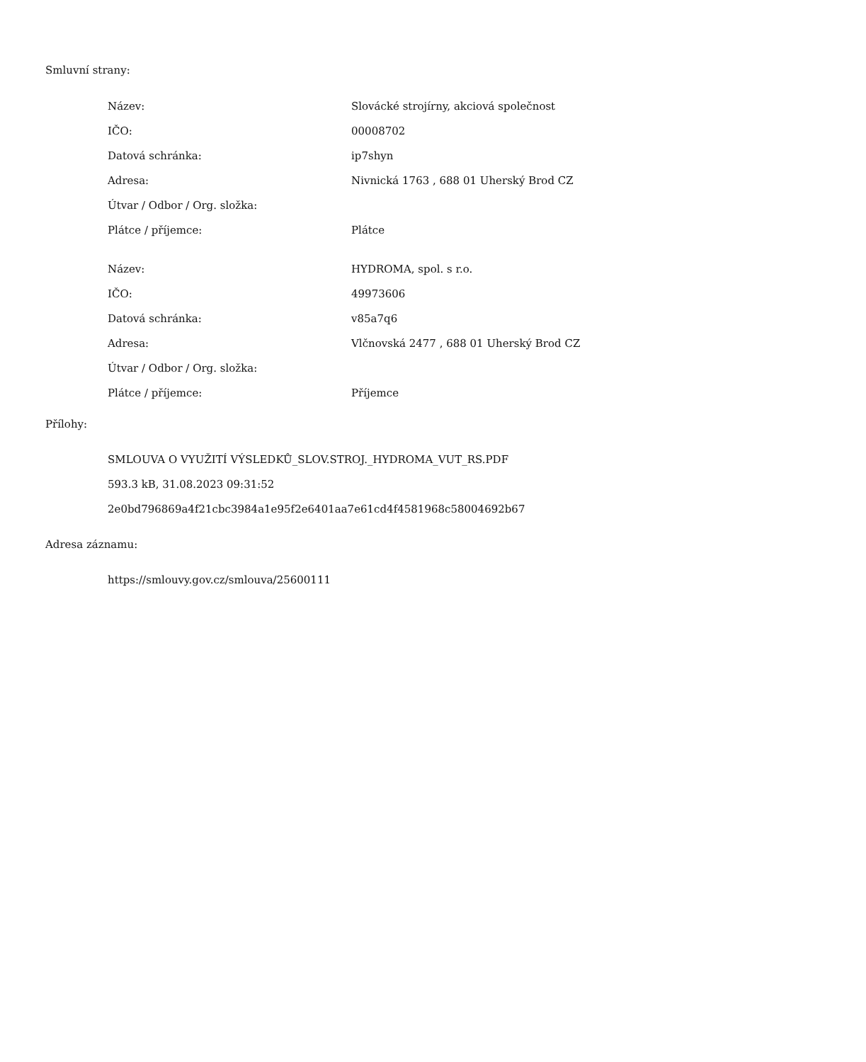Smluvní strany:
| Název: | Slovácké strojírny, akciová společnost |
| IČO: | 00008702 |
| Datová schránka: | ip7shyn |
| Adresa: | Nivnická 1763 , 688 01 Uherský Brod CZ |
| Útvar / Odbor / Org. složka: | |
| Plátce / příjemce: | Plátce |
| Název: | HYDROMA, spol. s r.o. |
| IČO: | 49973606 |
| Datová schránka: | v85a7q6 |
| Adresa: | Vlčnovská 2477 , 688 01 Uherský Brod CZ |
| Útvar / Odbor / Org. složka: | |
| Plátce / příjemce: | Příjemce |
Přílohy:
SMLOUVA O VYUŽITÍ VÝSLEDKŮ_SLOV.STROJ._HYDROMA_VUT_RS.PDF
593.3 kB, 31.08.2023 09:31:52
2e0bd796869a4f21cbc3984a1e95f2e6401aa7e61cd4f4581968c58004692b67
Adresa záznamu:
https://smlouvy.gov.cz/smlouva/25600111